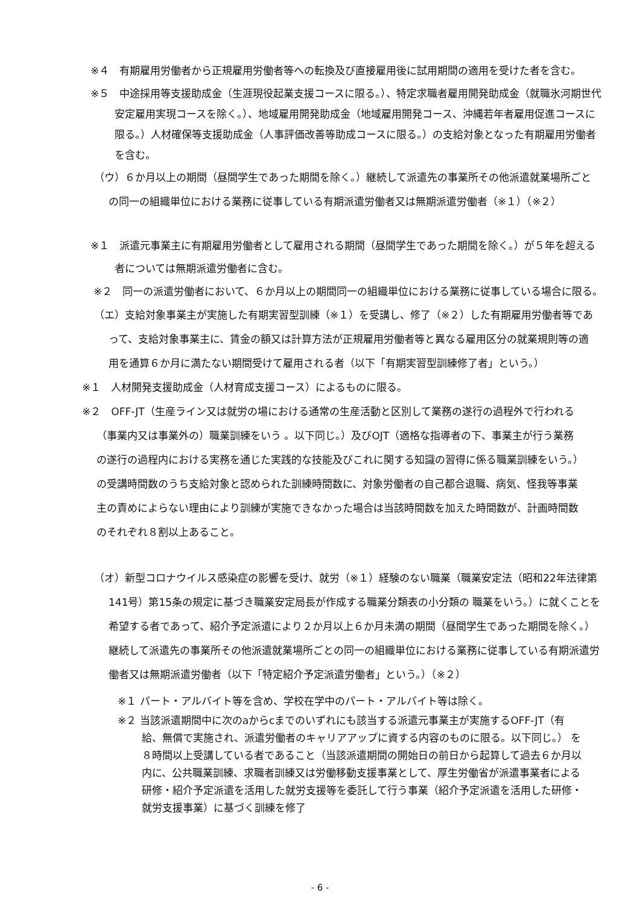※４　有期雇用労働者から正規雇用労働者等への転換及び直接雇用後に試用期間の適用を受けた者を含む。
※５　中途採用等支援助成金（生涯現役起業支援コースに限る。）、特定求職者雇用開発助成金（就職氷河期世代安定雇用実現コースを除く。）、地域雇用開発助成金（地域雇用開発コース、沖縄若年者雇用促進コースに限る。）人材確保等支援助成金（人事評価改善等助成コースに限る。）の支給対象となった有期雇用労働者を含む。
（ウ）６か月以上の期間（昼間学生であった期間を除く。）継続して派遣先の事業所その他派遣就業場所ごとの同一の組織単位における業務に従事している有期派遣労働者又は無期派遣労働者（※１）（※２）
※１　派遣元事業主に有期雇用労働者として雇用される期間（昼間学生であった期間を除く。）が５年を超える者については無期派遣労働者に含む。
※２　同一の派遣労働者において、６か月以上の期間同一の組織単位における業務に従事している場合に限る。
（エ）支給対象事業主が実施した有期実習型訓練（※１）を受講し、修了（※２）した有期雇用労働者等であって、支給対象事業主に、賃金の額又は計算方法が正規雇用労働者等と異なる雇用区分の就業規則等の適用を通算６か月に満たない期間受けて雇用される者（以下「有期実習型訓練修了者」という。）
※１　人材開発支援助成金（人材育成支援コース）によるものに限る。
※２　OFF-JT（生産ライン又は就労の場における通常の生産活動と区別して業務の遂行の過程外で行われる（事業内又は事業外の）職業訓練をいう 。以下同じ。）及びOJT（適格な指導者の下、事業主が行う業務の遂行の過程内における実務を通じた実践的な技能及びこれに関する知識の習得に係る職業訓練をいう。）の受講時間数のうち支給対象と認められた訓練時間数に、対象労働者の自己都合退職、病気、怪我等事業主の責めによらない理由により訓練が実施できなかった場合は当該時間数を加えた時間数が、計画時間数のそれぞれ８割以上あること。
（オ）新型コロナウイルス感染症の影響を受け、就労（※１）経験のない職業（職業安定法（昭和22年法律第141号）第15条の規定に基づき職業安定局長が作成する職業分類表の小分類の 職業をいう。）に就くことを希望する者であって、紹介予定派遣により２か月以上６か月未満の期間（昼間学生であった期間を除く。）継続して派遣先の事業所その他派遣就業場所ごとの同一の組織単位における業務に従事している有期派遣労働者又は無期派遣労働者（以下「特定紹介予定派遣労働者」という。）（※２）
※１ パート・アルバイト等を含め、学校在学中のパート・アルバイト等は除く。
※２ 当該派遣期間中に次のaからcまでのいずれにも該当する派遣元事業主が実施するOFF-JT（有給、無償で実施され、派遣労働者のキャリアアップに資する内容のものに限る。以下同じ。） を８時間以上受講している者であること（当該派遣期間の開始日の前日から起算して過去６か月以内に、公共職業訓練、求職者訓練又は労働移動支援事業として、厚生労働省が派遣事業者による研修・紹介予定派遣を活用した就労支援等を委託して行う事業（紹介予定派遣を活用した研修・就労支援事業）に基づく訓練を修了
- 6 -